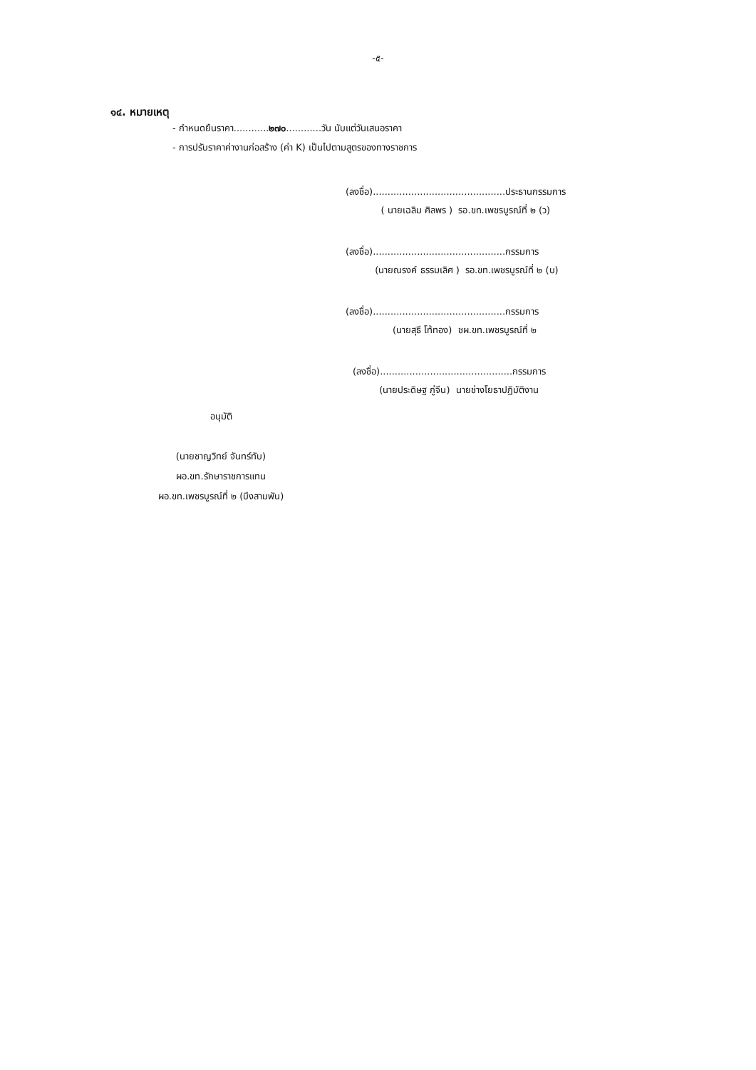-๕-
๑๔. หมายเหตุ
- กำหนดยืนราคา............๒๗๐............วัน นับแต่วันเสนอราคา
- การปรับราคาค่างานก่อสร้าง (ค่า K) เป็นไปตามสูตรของทางราชการ
(ลงชื่อ).............................................ประธานกรรมการ
( นายเฉลิม ศิลพร ) รอ.ขท.เพชรบูรณ์ที่ ๒ (ว)
(ลงชื่อ).............................................กรรมการ
(นายณรงค์ ธรรมเลิศ ) รอ.ขท.เพชรบูรณ์ที่ ๒ (บ)
(ลงชื่อ).............................................กรรมการ
(นายสุธี โท้ทอง) ชผ.ขท.เพชรบูรณ์ที่ ๒
(ลงชื่อ).............................................กรรมการ
(นายประดิษฐ ภู่จีน) นายช่างโยธาปฏิบัติงาน
อนุมัติ
(นายชาญวิทย์ จันทร์ทับ)
ผอ.ขท.รักษาราชการแทน
ผอ.ขท.เพชรบูรณ์ที่ ๒ (บึงสามพัน)